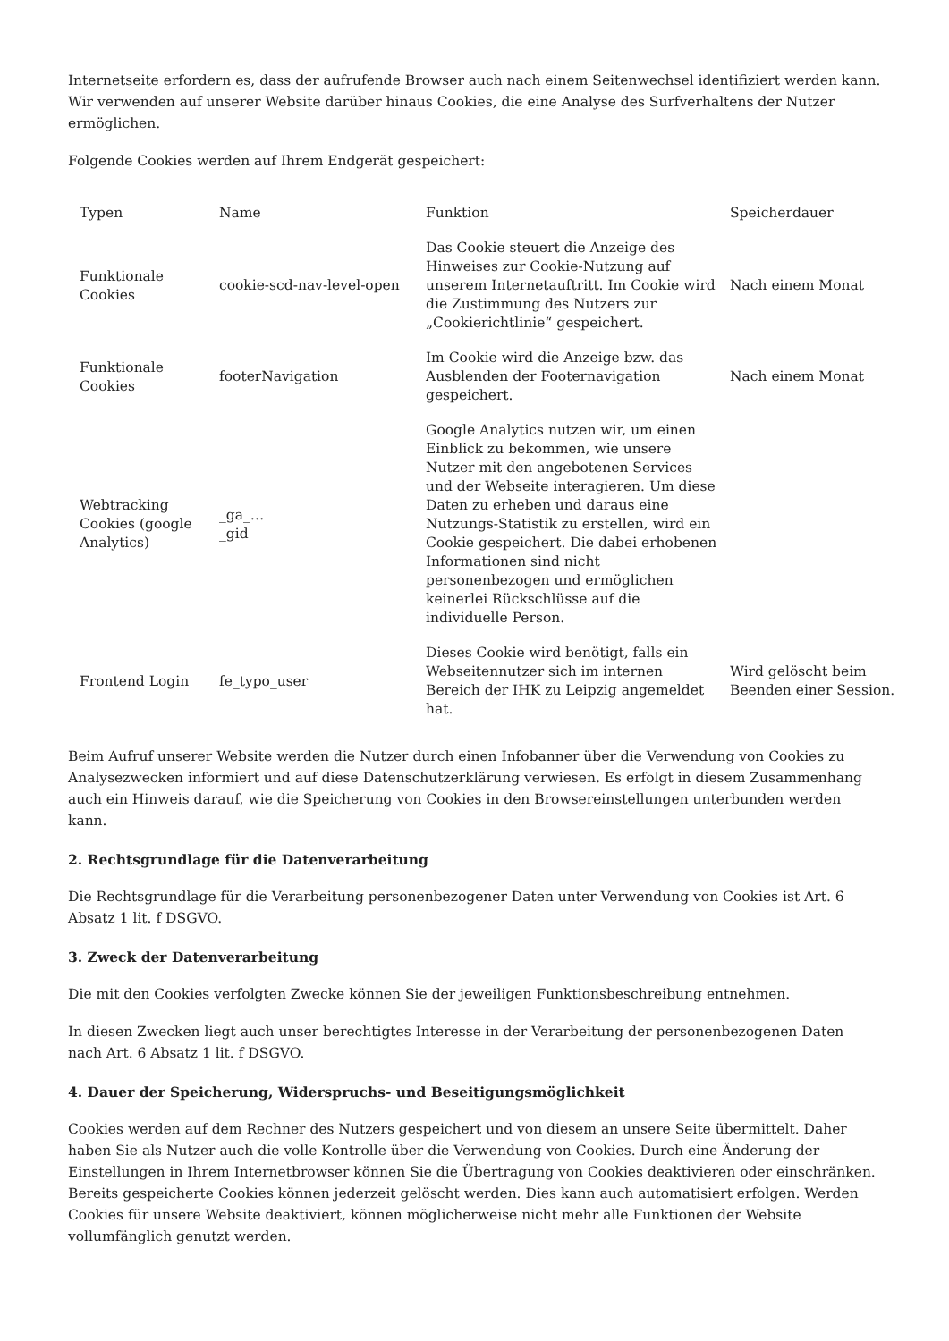Internetseite erfordern es, dass der aufrufende Browser auch nach einem Seitenwechsel identifiziert werden kann. Wir verwenden auf unserer Website darüber hinaus Cookies, die eine Analyse des Surfverhaltens der Nutzer ermöglichen.
Folgende Cookies werden auf Ihrem Endgerät gespeichert:
| Typen | Name | Funktion | Speicherdauer |
| Funktionale Cookies | cookie-scd-nav-level-open | Das Cookie steuert die Anzeige des Hinweises zur Cookie-Nutzung auf unserem Internetauftritt. Im Cookie wird die Zustimmung des Nutzers zur „Cookierichtlinie“ gespeichert. | Nach einem Monat |
| Funktionale Cookies | footerNavigation | Im Cookie wird die Anzeige bzw. das Ausblenden der Footernavigation gespeichert. | Nach einem Monat |
| Webtracking Cookies (google Analytics) | _ga_… _gid | Google Analytics nutzen wir, um einen Einblick zu bekommen, wie unsere Nutzer mit den angebotenen Services und der Webseite interagieren. Um diese Daten zu erheben und daraus eine Nutzungs-Statistik zu erstellen, wird ein Cookie gespeichert. Die dabei erhobenen Informationen sind nicht personenbezogen und ermöglichen keinerlei Rückschlüsse auf die individuelle Person. | |
| Frontend Login | fe_typo_user | Dieses Cookie wird benötigt, falls ein Webseitennutzer sich im internen Bereich der IHK zu Leipzig angemeldet hat. | Wird gelöscht beim Beenden einer Session. |
Beim Aufruf unserer Website werden die Nutzer durch einen Infobanner über die Verwendung von Cookies zu Analysezwecken informiert und auf diese Datenschutzerklärung verwiesen. Es erfolgt in diesem Zusammenhang auch ein Hinweis darauf, wie die Speicherung von Cookies in den Browsereinstellungen unterbunden werden kann.
2. Rechtsgrundlage für die Datenverarbeitung
Die Rechtsgrundlage für die Verarbeitung personenbezogener Daten unter Verwendung von Cookies ist Art. 6 Absatz 1 lit. f DSGVO.
3. Zweck der Datenverarbeitung
Die mit den Cookies verfolgten Zwecke können Sie der jeweiligen Funktionsbeschreibung entnehmen.
In diesen Zwecken liegt auch unser berechtigtes Interesse in der Verarbeitung der personenbezogenen Daten nach Art. 6 Absatz 1 lit. f DSGVO.
4. Dauer der Speicherung, Widerspruchs- und Beseitigungsmöglichkeit
Cookies werden auf dem Rechner des Nutzers gespeichert und von diesem an unsere Seite übermittelt. Daher haben Sie als Nutzer auch die volle Kontrolle über die Verwendung von Cookies. Durch eine Änderung der Einstellungen in Ihrem Internetbrowser können Sie die Übertragung von Cookies deaktivieren oder einschränken. Bereits gespeicherte Cookies können jederzeit gelöscht werden. Dies kann auch automatisiert erfolgen. Werden Cookies für unsere Website deaktiviert, können möglicherweise nicht mehr alle Funktionen der Website vollumfänglich genutzt werden.